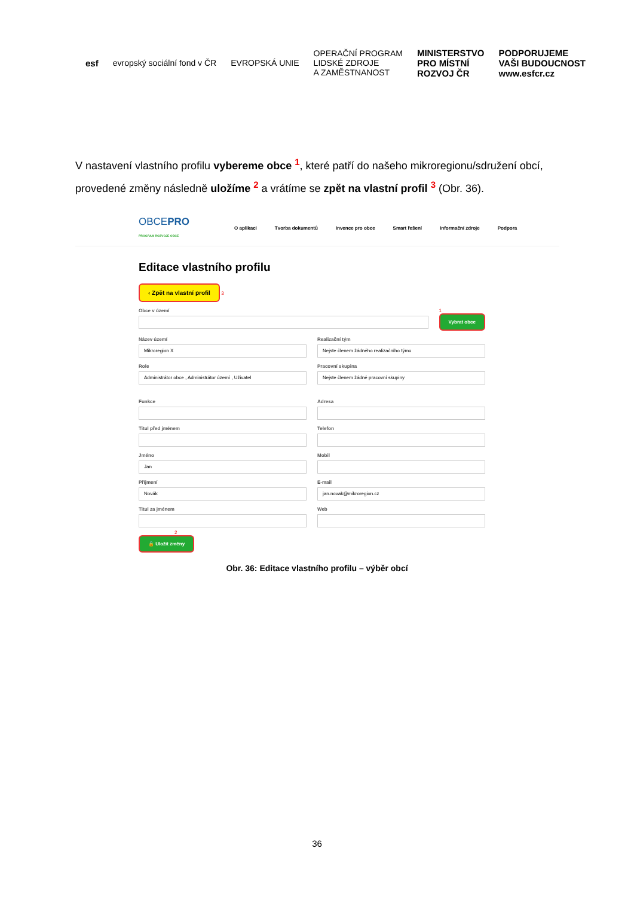esf evropský sociální fond v ČR EVROPSKÁ UNIE OPERAČNÍ PROGRAM
LIDSKÉ ZDROJE
A ZAMĚSTNANOST MINISTERSTVO
PRO MÍSTNÍ
ROZVOJ ČR PODPORUJEME
VAŠI BUDOUCNOST
www.esfcr.cz
V nastavení vlastního profilu vybereme obce <sup>1</sup>, které patří do našeho mikroregionu/sdružení obcí, provedené změny následně uložíme <sup>2</sup> a vrátíme se zpět na vlastní profil <sup>3</sup> (Obr. 36).
OBCEPRO
PROGRAM ROZVOJE OBCE
O aplikaci Tvorba dokumentů Invence pro obce Smart řešení Informační zdroje Podpora
Editace vlastního profilu
‹ Zpět na vlastní profil 3
Obce v území 1
Vybrat obce
Název území
Mikroregion X
Realizační tým
Nejste členem žádného realizačního týmu
Role
Administrátor obce , Administrátor území , Uživatel
Pracovní skupina
Nejste členem žádné pracovní skupiny
Funkce Adresa
Titul před jménem Telefon
Jméno
Jan
Mobil
Příjmení
Novák
E-mail
jan.novak@mikroregion.cz
Titul za jménem Web
2
🔒 Uložit změny
Obr. 36: Editace vlastního profilu – výběr obcí
36